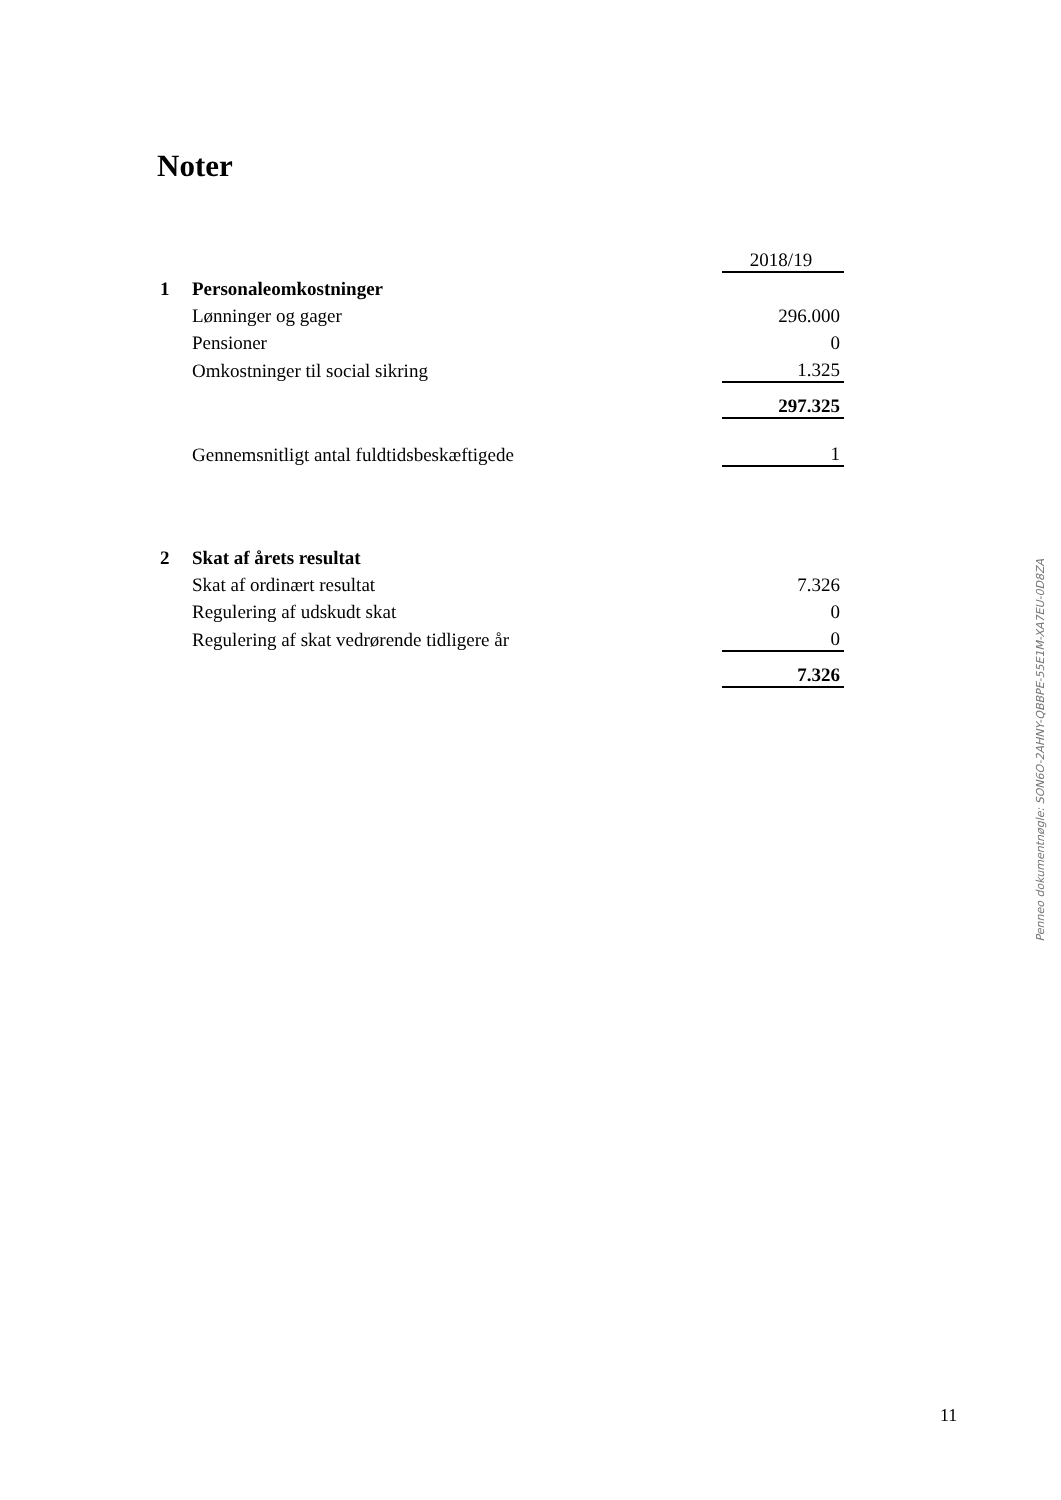Noter
| | | 2018/19 |
| 1 | Personaleomkostninger | |
| | Lønninger og gager | 296.000 |
| | Pensioner | 0 |
| | Omkostninger til social sikring | 1.325 |
| | | 297.325 |
| | Gennemsnitligt antal fuldtidsbeskæftigede | 1 |
| 2 | Skat af årets resultat | |
| | Skat af ordinært resultat | 7.326 |
| | Regulering af udskudt skat | 0 |
| | Regulering af skat vedrørende tidligere år | 0 |
| | | 7.326 |
Penneo dokumentnøgle: SON6O-2AHNY-QBBPE-55E1M-XA7EU-0D8ZA
11